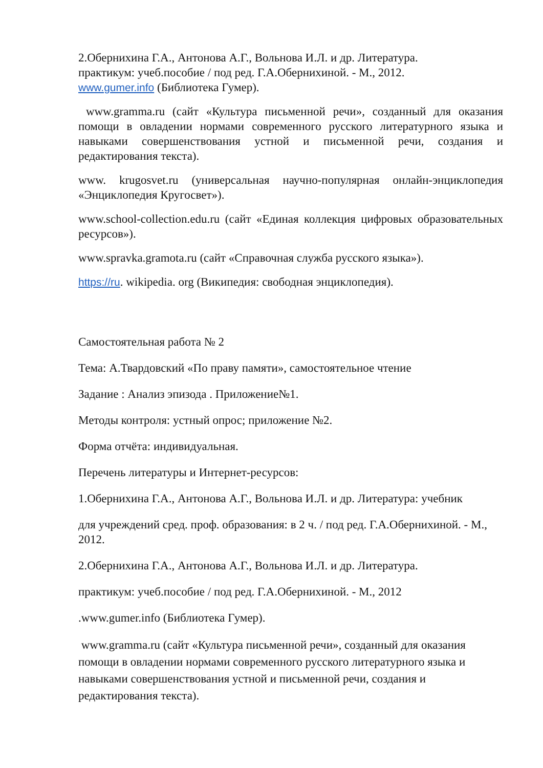2.Обернихина Г.А., Антонова А.Г., Вольнова И.Л. и др. Литература.
практикум: учеб.пособие / под ред. Г.А.Обернихиной. - М., 2012.
www.gumer.info (Библиотека Гумер).
www.gramma.ru (сайт «Культура письменной речи», созданный для оказания помощи в овладении нормами современного русского литературного языка и навыками совершенствования устной и письменной речи, создания и редактирования текста).
www. krugosvet.ru (универсальная научно-популярная онлайн-энциклопедия «Энциклопедия Кругосвет»).
www.school-collection.edu.ru (сайт «Единая коллекция цифровых образовательных ресурсов»).
www.spravka.gramota.ru (сайт «Справочная служба русского языка»).
https://ru. wikipedia. org (Википедия: свободная энциклопедия).
Самостоятельная работа № 2
Тема: А.Твардовский «По праву памяти», самостоятельное чтение
Задание : Анализ эпизода . Приложение№1.
Методы контроля: устный опрос; приложение №2.
Форма отчёта: индивидуальная.
Перечень литературы и Интернет-ресурсов:
1.Обернихина Г.А., Антонова А.Г., Вольнова И.Л. и др. Литература: учебник
для учреждений сред. проф. образования: в 2 ч. / под ред. Г.А.Обернихиной. - М., 2012.
2.Обернихина Г.А., Антонова А.Г., Вольнова И.Л. и др. Литература.
практикум: учеб.пособие / под ред. Г.А.Обернихиной. - М., 2012
.www.gumer.info (Библиотека Гумер).
www.gramma.ru (сайт «Культура письменной речи», созданный для оказания помощи в овладении нормами современного русского литературного языка и навыками совершенствования устной и письменной речи, создания и редактирования текста).